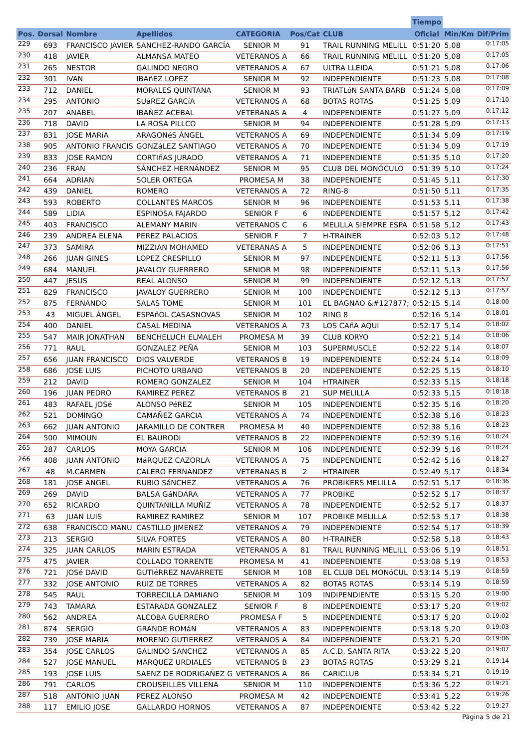| | | | | | | | Tiempo | | |
| --- | --- | --- | --- | --- | --- | --- | --- | --- | --- |
| Pos. | Dorsal | Nombre | Apellidos | CATEGORIA | Pos/Cat | CLUB | Oficial | Min/Km | Dif/Prim |
| 229 | 693 | FRANCISCO JAVIER | SANCHEZ-RANDO GARCÍA | SENIOR M | 91 | TRAIL RUNNING MELILL | 0:51:20 | 5,08 | 0:17:05 |
| 230 | 418 | JAVIER | ALMANSA MATEO | VETERANOS A | 66 | TRAIL RUNNING MELILL | 0:51:20 | 5,08 | 0:17:05 |
| 231 | 265 | NESTOR | GALINDO NEGRO | VETERANOS A | 67 | ULTRA LLEIDA | 0:51:21 | 5,08 | 0:17:06 |
| 232 | 301 | IVAN | IBAñEZ LOPEZ | SENIOR M | 92 | INDEPENDIENTE | 0:51:23 | 5,08 | 0:17:08 |
| 233 | 712 | DANIEL | MORALES QUINTANA | SENIOR M | 93 | TRIATLóN SANTA BARB | 0:51:24 | 5,08 | 0:17:09 |
| 234 | 295 | ANTONIO | SUáREZ GARCíA | VETERANOS A | 68 | BOTAS ROTAS | 0:51:25 | 5,09 | 0:17:10 |
| 235 | 207 | ANABEL | IBAÑEZ ACEBAL | VETERANAS A | 4 | INDEPENDIENTE | 0:51:27 | 5,09 | 0:17:12 |
| 236 | 718 | DAVID | LA ROSA PILLCO | SENIOR M | 94 | INDEPENDIENTE | 0:51:28 | 5,09 | 0:17:13 |
| 237 | 831 | JOSE MARíA | ARAGONéS ÁNGEL | VETERANOS A | 69 | INDEPENDIENTE | 0:51:34 | 5,09 | 0:17:19 |
| 238 | 905 | ANTONIO FRANCIS | GONZáLEZ SANTIAGO | VETERANOS A | 70 | INDEPENDIENTE | 0:51:34 | 5,09 | 0:17:19 |
| 239 | 833 | JOSE RAMON | CORTIñAS JURADO | VETERANOS A | 71 | INDEPENDIENTE | 0:51:35 | 5,10 | 0:17:20 |
| 240 | 236 | FRAN | SÁNCHEZ HERNÁNDEZ | SENIOR M | 95 | CLUB DEL MONÓCULO | 0:51:39 | 5,10 | 0:17:24 |
| 241 | 664 | ADRIAN | SOLER ORTEGA | PROMESA M | 38 | INDEPENDIENTE | 0:51:45 | 5,11 | 0:17:30 |
| 242 | 439 | DANIEL | ROMERO | VETERANOS A | 72 | RING-8 | 0:51:50 | 5,11 | 0:17:35 |
| 243 | 593 | ROBERTO | COLLANTES MARCOS | SENIOR M | 96 | INDEPENDIENTE | 0:51:53 | 5,11 | 0:17:38 |
| 244 | 589 | LIDIA | ESPINOSA FAJARDO | SENIOR F | 6 | INDEPENDIENTE | 0:51:57 | 5,12 | 0:17:42 |
| 245 | 403 | FRANCISCO | ALEMANY MARIN | VETERANOS C | 6 | MELILLA SIEMPRE ESPA | 0:51:58 | 5,12 | 0:17:43 |
| 246 | 239 | ANDREA ELENA | PEREZ PALACIOS | SENIOR F | 7 | H-TRAINER | 0:52:03 | 5,12 | 0:17:48 |
| 247 | 373 | SAMIRA | MIZZIAN MOHAMED | VETERANAS A | 5 | INDEPENDIENTE | 0:52:06 | 5,13 | 0:17:51 |
| 248 | 266 | JUAN GINES | LOPEZ CRESPILLO | SENIOR M | 97 | INDEPENDIENTE | 0:52:11 | 5,13 | 0:17:56 |
| 249 | 684 | MANUEL | JAVALOY GUERRERO | SENIOR M | 98 | INDEPENDIENTE | 0:52:11 | 5,13 | 0:17:56 |
| 250 | 447 | JESUS | REAL ALONSO | SENIOR M | 99 | INDEPENDIENTE | 0:52:12 | 5,13 | 0:17:57 |
| 251 | 829 | FRANCISCO | JAVALOY GUERRERO | SENIOR M | 100 | INDEPENDIENTE | 0:52:12 | 5,13 | 0:17:57 |
| 252 | 875 | FERNANDO | SALAS TOME | SENIOR M | 101 | EL BAGNAO &#127877; | 0:52:15 | 5,14 | 0:18:00 |
| 253 | 43 | MIGUEL ÁNGEL | ESPAñOL CASASNOVAS | SENIOR M | 102 | RING 8 | 0:52:16 | 5,14 | 0:18:01 |
| 254 | 400 | DANIEL | CASAL MEDINA | VETERANOS A | 73 | LOS CAñA AQUI | 0:52:17 | 5,14 | 0:18:02 |
| 255 | 547 | MAIR JONATHAN | BENCHELUCH ELMALEH | PROMESA M | 39 | CLUB KORYO | 0:52:21 | 5,14 | 0:18:06 |
| 256 | 771 | RAUL | GONZALEZ PEÑA | SENIOR M | 103 | SUPERMUSCLE | 0:52:22 | 5,14 | 0:18:07 |
| 257 | 656 | JUAN FRANCISCO | DIOS VALVERDE | VETERANOS B | 19 | INDEPENDIENTE | 0:52:24 | 5,14 | 0:18:09 |
| 258 | 686 | JOSE LUIS | PICHOTO URBANO | VETERANOS B | 20 | INDEPENDIENTE | 0:52:25 | 5,15 | 0:18:10 |
| 259 | 212 | DAVID | ROMERO GONZALEZ | SENIOR M | 104 | HTRAINER | 0:52:33 | 5,15 | 0:18:18 |
| 260 | 196 | JUAN PEDRO | RAMIREZ PEREZ | VETERANOS B | 21 | SUP MELILLA | 0:52:33 | 5,15 | 0:18:18 |
| 261 | 483 | RAFAEL JOSé | ALONSO PéREZ | SENIOR M | 105 | INDEPENDIENTE | 0:52:35 | 5,16 | 0:18:20 |
| 262 | 521 | DOMINGO | CAMAÑEZ GARCIA | VETERANOS A | 74 | INDEPENDIENTE | 0:52:38 | 5,16 | 0:18:23 |
| 263 | 662 | JUAN ANTONIO | JARAMILLO DE CONTRER | PROMESA M | 40 | INDEPENDIENTE | 0:52:38 | 5,16 | 0:18:23 |
| 264 | 500 | MIMOUN | EL BAURODI | VETERANOS B | 22 | INDEPENDIENTE | 0:52:39 | 5,16 | 0:18:24 |
| 265 | 287 | CARLOS | MOYA GARCIA | SENIOR M | 106 | INDEPENDIENTE | 0:52:39 | 5,16 | 0:18:24 |
| 266 | 408 | JUAN ANTONIO | MáRQUEZ CAZORLA | VETERANOS A | 75 | INDEPENDIENTE | 0:52:42 | 5,16 | 0:18:27 |
| 267 | 48 | M.CARMEN | CALERO FERNANDEZ | VETERANAS B | 2 | HTRAINER | 0:52:49 | 5,17 | 0:18:34 |
| 268 | 181 | JOSE ANGEL | RUBIO SáNCHEZ | VETERANOS A | 76 | PROBIKERS MELILLA | 0:52:51 | 5,17 | 0:18:36 |
| 269 | 269 | DAVID | BALSA GáNDARA | VETERANOS A | 77 | PROBIKE | 0:52:52 | 5,17 | 0:18:37 |
| 270 | 652 | RICARDO | QUINTANILLA MUÑIZ | VETERANOS A | 78 | INDEPENDIENTE | 0:52:52 | 5,17 | 0:18:37 |
| 271 | 63 | JUAN LUIS | RAMIREZ RAMIREZ | SENIOR M | 107 | PROBIKE MELILLA | 0:52:53 | 5,17 | 0:18:38 |
| 272 | 638 | FRANCISCO MANU | CASTILLO JIMENEZ | VETERANOS A | 79 | INDEPENDIENTE | 0:52:54 | 5,17 | 0:18:39 |
| 273 | 213 | SERGIO | SILVA FORTES | VETERANOS A | 80 | H-TRAINER | 0:52:58 | 5,18 | 0:18:43 |
| 274 | 325 | JUAN CARLOS | MARIN ESTRADA | VETERANOS A | 81 | TRAIL RUNNING MELILL | 0:53:06 | 5,19 | 0:18:51 |
| 275 | 475 | JAVIER | COLLADO TORRENTE | PROMESA M | 41 | INDEPENDIENTE | 0:53:08 | 5,19 | 0:18:53 |
| 276 | 721 | JOSé DAVID | GUTIéRREZ NAVARRETE | SENIOR M | 108 | EL CLUB DEL MONóCUL | 0:53:14 | 5,19 | 0:18:59 |
| 277 | 332 | JOSE ANTONIO | RUIZ DE TORRES | VETERANOS A | 82 | BOTAS ROTAS | 0:53:14 | 5,19 | 0:18:59 |
| 278 | 545 | RAUL | TORRECILLA DAMIANO | SENIOR M | 109 | INDIPENDIENTE | 0:53:15 | 5,20 | 0:19:00 |
| 279 | 743 | TAMARA | ESTARADA GONZALEZ | SENIOR F | 8 | INDEPENDIENTE | 0:53:17 | 5,20 | 0:19:02 |
| 280 | 562 | ANDREA | ALCOBA GUERRERO | PROMESA F | 5 | INDEPENDIENTE | 0:53:17 | 5,20 | 0:19:02 |
| 281 | 874 | SERGIO | GRANDE ROMáN | VETERANOS A | 83 | INDEPENDIENTE | 0:53:18 | 5,20 | 0:19:03 |
| 282 | 739 | JOSE MARIA | MORENO GUTIERREZ | VETERANOS A | 84 | INDEPENDIENTE | 0:53:21 | 5,20 | 0:19:06 |
| 283 | 354 | JOSE CARLOS | GALINDO SANCHEZ | VETERANOS A | 85 | A.C.D. SANTA RITA | 0:53:22 | 5,20 | 0:19:07 |
| 284 | 527 | JOSE MANUEL | MARQUEZ URDIALES | VETERANOS B | 23 | BOTAS ROTAS | 0:53:29 | 5,21 | 0:19:14 |
| 285 | 193 | JOSE LUIS | SAENZ DE RODRIGAÑEZ G | VETERANOS A | 86 | CARICLUB | 0:53:34 | 5,21 | 0:19:19 |
| 286 | 791 | CARLOS | CROUSEILLES VILLENA | SENIOR M | 110 | INDEPENDIENTE | 0:53:36 | 5,22 | 0:19:21 |
| 287 | 518 | ANTONIO JUAN | PEREZ ALONSO | PROMESA M | 42 | INDEPENDIENTE | 0:53:41 | 5,22 | 0:19:26 |
| 288 | 117 | EMILIO JOSE | GALLARDO HORNOS | VETERANOS A | 87 | INDEPENDIENTE | 0:53:42 | 5,22 | 0:19:27 |
Página 5 de 21